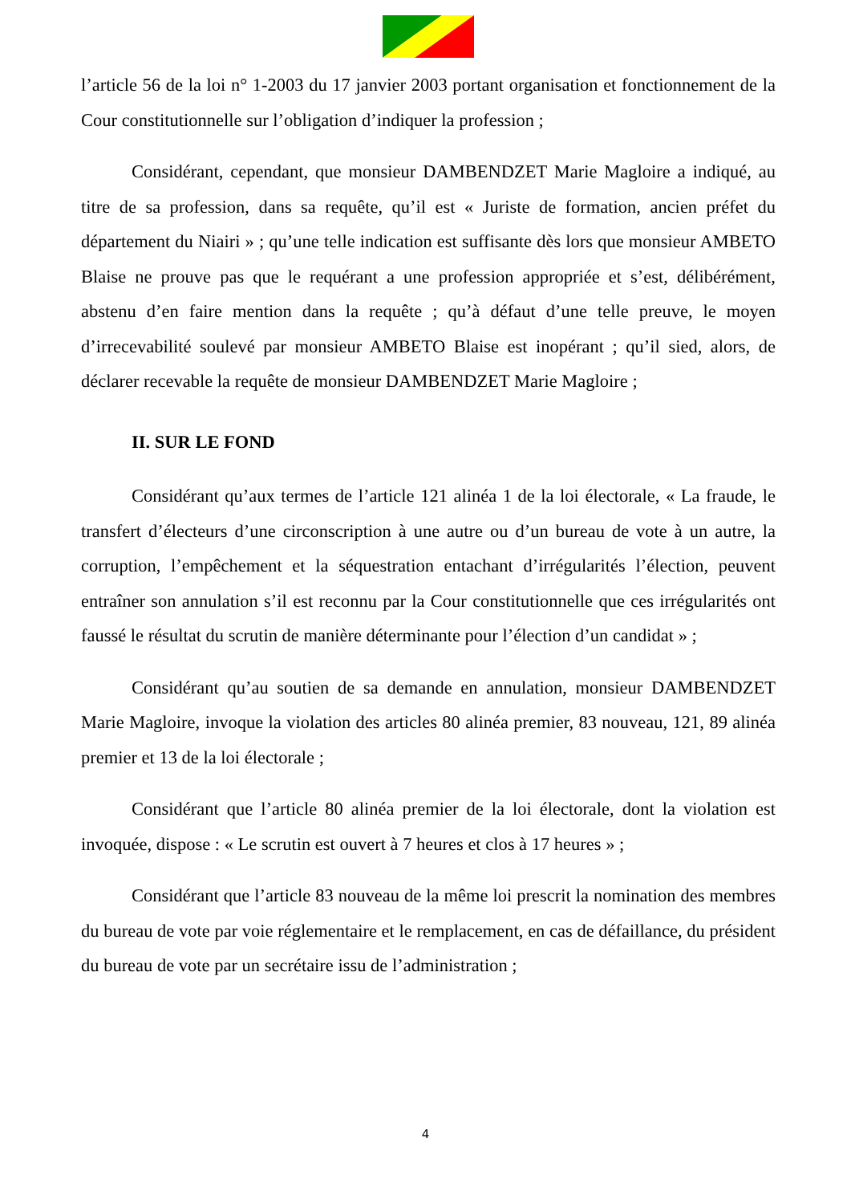l’article 56 de la loi n° 1-2003 du 17 janvier 2003 portant organisation et fonctionnement de la Cour constitutionnelle sur l’obligation d’indiquer la profession ;
Considérant, cependant, que monsieur DAMBENDZET Marie Magloire a indiqué, au titre de sa profession, dans sa requête, qu’il est « Juriste de formation, ancien préfet du département du Niairi » ; qu’une telle indication est suffisante dès lors que monsieur AMBETO Blaise ne prouve pas que le requérant a une profession appropriée et s’est, délibérément, abstenu d’en faire mention dans la requête ; qu’à défaut d’une telle preuve, le moyen d’irrecevabilité soulevé par monsieur AMBETO Blaise est inopérant ; qu’il sied, alors, de déclarer recevable la requête de monsieur DAMBENDZET Marie Magloire ;
II. SUR LE FOND
Considérant qu’aux termes de l’article 121 alinéa 1 de la loi électorale, « La fraude, le transfert d’électeurs d’une circonscription à une autre ou d’un bureau de vote à un autre, la corruption, l’empêchement et la séquestration entachant d’irrégularités l’élection, peuvent entraîner son annulation s’il est reconnu par la Cour constitutionnelle que ces irrégularités ont faussé le résultat du scrutin de manière déterminante pour l’élection d’un candidat » ;
Considérant qu’au soutien de sa demande en annulation, monsieur DAMBENDZET Marie Magloire, invoque la violation des articles 80 alinéa premier, 83 nouveau, 121, 89 alinéa premier et 13 de la loi électorale ;
Considérant que l’article 80 alinéa premier de la loi électorale, dont la violation est invoquée, dispose : « Le scrutin est ouvert à 7 heures et clos à 17 heures » ;
Considérant que l’article 83 nouveau de la même loi prescrit la nomination des membres du bureau de vote par voie réglementaire et le remplacement, en cas de défaillance, du président du bureau de vote par un secrétaire issu de l’administration ;
4